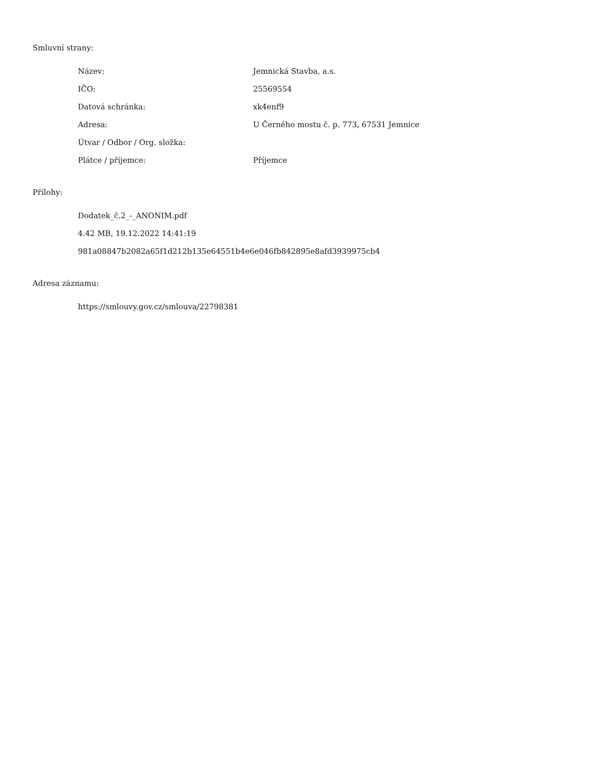Smluvní strany:
| Název: | Jemnická Stavba, a.s. |
| IČO: | 25569554 |
| Datová schránka: | xk4enf9 |
| Adresa: | U Černého mostu č. p. 773, 67531 Jemnice |
| Útvar / Odbor / Org. složka: | |
| Plátce / příjemce: | Příjemce |
Přílohy:
Dodatek_č.2_-_ANONIM.pdf
4.42 MB, 19.12.2022 14:41:19
981a08847b2082a65f1d212b135e64551b4e6e046fb842895e8afd3939975cb4
Adresa záznamu:
https://smlouvy.gov.cz/smlouva/22798381